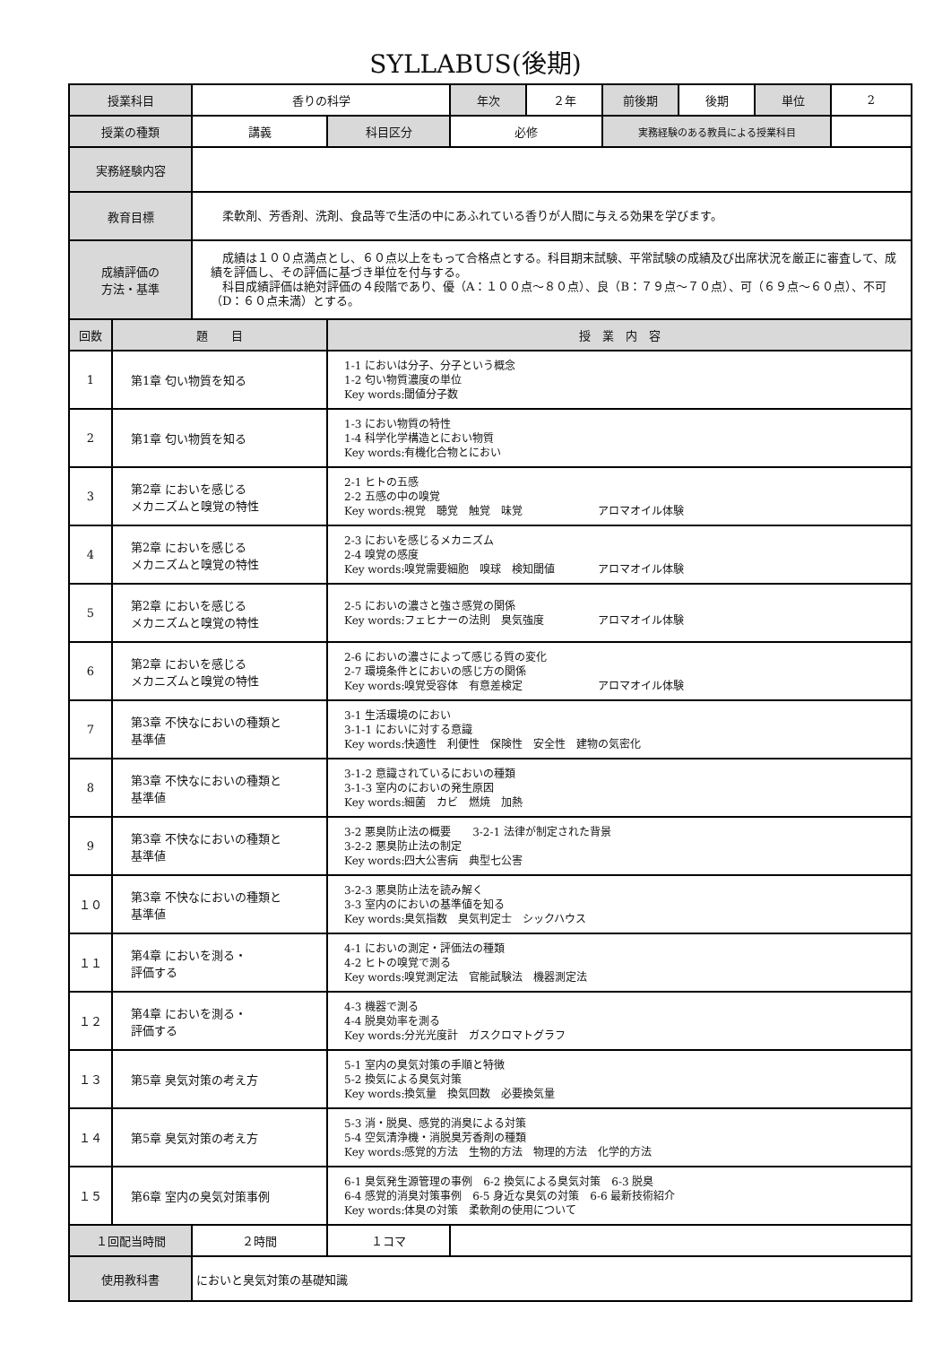SYLLABUS(後期)
| 授業科目 | | 香りの科学 | | 年次 | ２年 | 前後期 | 後期 | 単位 | 2 |
| 授業の種類 | | 講義 | 科目区分 | 必修 | | 実務経験のある教員による授業科目 | | | |
| 実務経験内容 | | | | | | | | | |
| 教育目標 | | 柔軟剤、芳香剤、洗剤、食品等で生活の中にあふれている香りが人間に与える効果を学びます。 | | | | | | | |
| 成績評価の 方法・基準 | | 成績は１００点満点とし、６０点以上をもって合格点とする。科目期末試験、平常試験の成績及び出席状況を厳正に審査して、成績を評価し、その評価に基づき単位を付与する。 科目成績評価は絶対評価の４段階であり、優（A：１００点～８０点）、良（B：７９点～７０点）、可（６９点～６０点）、不可（D：６０点未満）とする。 | | | | | | | |
| 回数 | 題 目 | | 授 業 内 容 | | | | | | |
| 1 | 第1章 匂い物質を知る | | 1-1 においは分子、分子という概念 1-2 匂い物質濃度の単位 Key words:閾値分子数 | | | | | | |
| 2 | 第1章 匂い物質を知る | | 1-3 におい物質の特性 1-4 科学化学構造とにおい物質 Key words:有機化合物とにおい | | | | | | |
| 3 | 第2章 においを感じる メカニズムと嗅覚の特性 | | 2-1 ヒトの五感 2-2 五感の中の嗅覚 Key words:視覚 聴覚 触覚 味覚 アロマオイル体験 | | | | | | |
| 4 | 第2章 においを感じる メカニズムと嗅覚の特性 | | 2-3 においを感じるメカニズム 2-4 嗅覚の感度 Key words:嗅覚需要細胞 嗅球 検知閾値 アロマオイル体験 | | | | | | |
| 5 | 第2章 においを感じる メカニズムと嗅覚の特性 | | 2-5 においの濃さと強さ感覚の関係 Key words:フェヒナーの法則 臭気強度 アロマオイル体験 | | | | | | |
| 6 | 第2章 においを感じる メカニズムと嗅覚の特性 | | 2-6 においの濃さによって感じる質の変化 2-7 環境条件とにおいの感じ方の関係 Key words:嗅覚受容体 有意差検定 アロマオイル体験 | | | | | | |
| 7 | 第3章 不快なにおいの種類と 基準値 | | 3-1 生活環境のにおい 3-1-1 においに対する意識 Key words:快適性 利便性 保険性 安全性 建物の気密化 | | | | | | |
| 8 | 第3章 不快なにおいの種類と 基準値 | | 3-1-2 意識されているにおいの種類 3-1-3 室内のにおいの発生原因 Key words:細菌 カビ 燃焼 加熱 | | | | | | |
| 9 | 第3章 不快なにおいの種類と 基準値 | | 3-2 悪臭防止法の概要 3-2-1 法律が制定された背景 3-2-2 悪臭防止法の制定 Key words:四大公害病 典型七公害 | | | | | | |
| １０ | 第3章 不快なにおいの種類と 基準値 | | 3-2-3 悪臭防止法を読み解く 3-3 室内のにおいの基準値を知る Key words:臭気指数 臭気判定士 シックハウス | | | | | | |
| １１ | 第4章 においを測る・ 評価する | | 4-1 においの測定・評価法の種類 4-2 ヒトの嗅覚で測る Key words:嗅覚測定法 官能試験法 機器測定法 | | | | | | |
| １２ | 第4章 においを測る・ 評価する | | 4-3 機器で測る 4-4 脱臭効率を測る Key words:分光光度計 ガスクロマトグラフ | | | | | | |
| １３ | 第5章 臭気対策の考え方 | | 5-1 室内の臭気対策の手順と特徴 5-2 換気による臭気対策 Key words:換気量 換気回数 必要換気量 | | | | | | |
| １４ | 第5章 臭気対策の考え方 | | 5-3 消・脱臭、感覚的消臭による対策 5-4 空気清浄機・消脱臭芳香剤の種類 Key words:感覚的方法 生物的方法 物理的方法 化学的方法 | | | | | | |
| １５ | 第6章 室内の臭気対策事例 | | 6-1 臭気発生源管理の事例 6-2 換気による臭気対策 6-3 脱臭 6-4 感覚的消臭対策事例 6-5 身近な臭気の対策 6-6 最新技術紹介 Key words:体臭の対策 柔軟剤の使用について | | | | | | |
| １回配当時間 | | ２時間 | １コマ | | | | | | |
| 使用教科書 | | においと臭気対策の基礎知識 | | | | | | | |